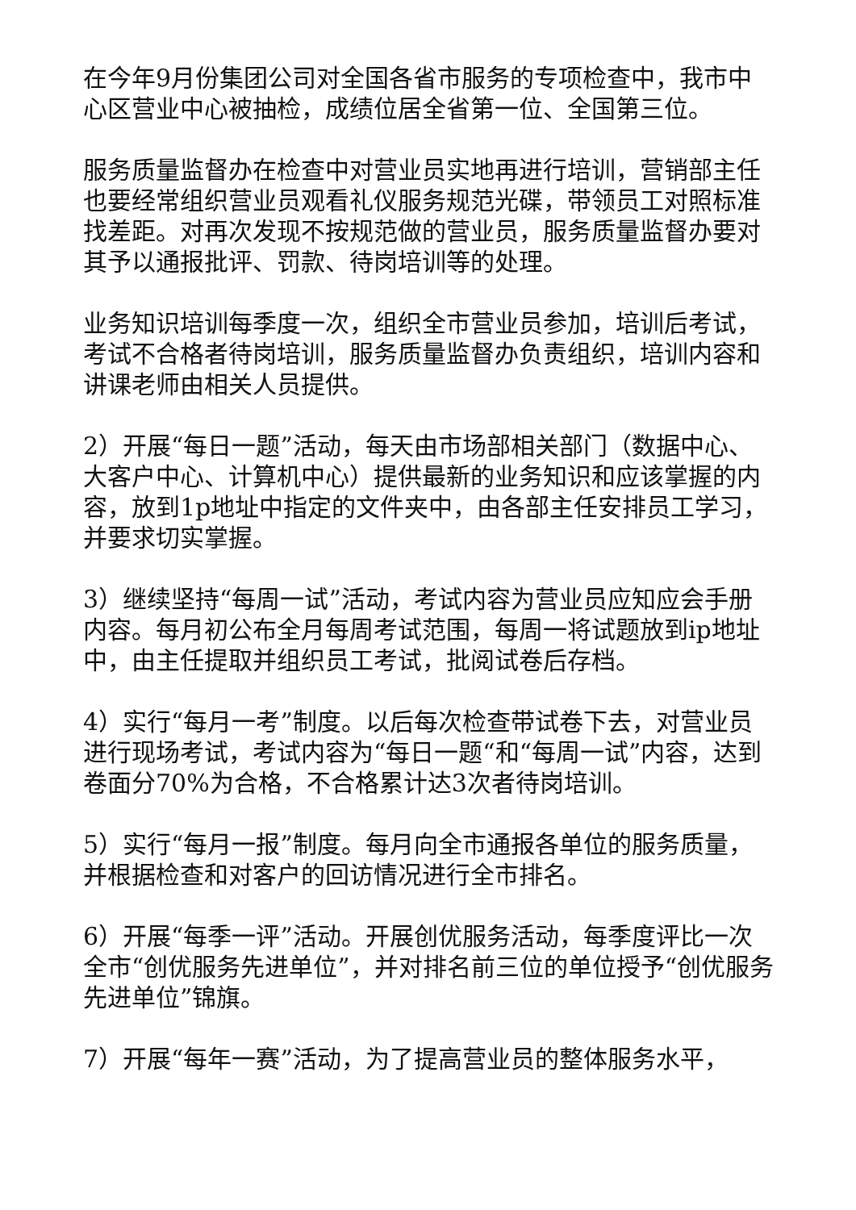在今年9月份集团公司对全国各省市服务的专项检查中，我市中心区营业中心被抽检，成绩位居全省第一位、全国第三位。
服务质量监督办在检查中对营业员实地再进行培训，营销部主任也要经常组织营业员观看礼仪服务规范光碟，带领员工对照标准找差距。对再次发现不按规范做的营业员，服务质量监督办要对其予以通报批评、罚款、待岗培训等的处理。
业务知识培训每季度一次，组织全市营业员参加，培训后考试，考试不合格者待岗培训，服务质量监督办负责组织，培训内容和讲课老师由相关人员提供。
2）开展“每日一题”活动，每天由市场部相关部门（数据中心、大客户中心、计算机中心）提供最新的业务知识和应该掌握的内容，放到1p地址中指定的文件夹中，由各部主任安排员工学习，并要求切实掌握。
3）继续坚持“每周一试”活动，考试内容为营业员应知应会手册内容。每月初公布全月每周考试范围，每周一将试题放到ip地址中，由主任提取并组织员工考试，批阅试卷后存档。
4）实行“每月一考”制度。以后每次检查带试卷下去，对营业员进行现场考试，考试内容为“每日一题“和“每周一试”内容，达到卷面分70%为合格，不合格累计达3次者待岗培训。
5）实行“每月一报”制度。每月向全市通报各单位的服务质量，并根据检查和对客户的回访情况进行全市排名。
6）开展“每季一评”活动。开展创优服务活动，每季度评比一次全市“创优服务先进单位”，并对排名前三位的单位授予“创优服务先进单位”锦旗。
7）开展“每年一赛”活动，为了提高营业员的整体服务水平，